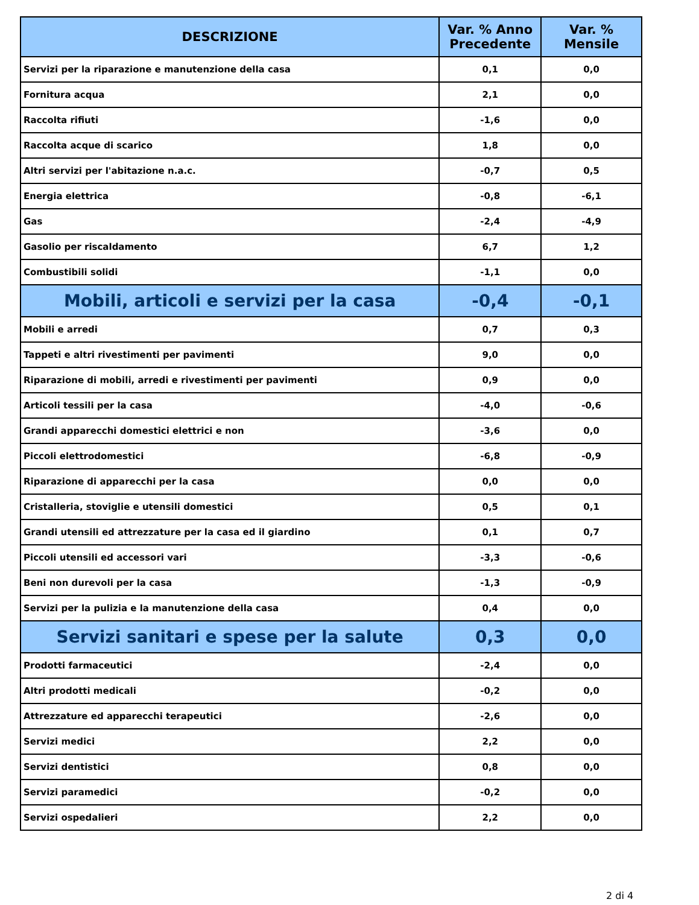| DESCRIZIONE | Var. % Anno Precedente | Var. % Mensile |
| --- | --- | --- |
| Servizi per la riparazione e manutenzione della casa | 0,1 | 0,0 |
| Fornitura acqua | 2,1 | 0,0 |
| Raccolta rifiuti | -1,6 | 0,0 |
| Raccolta acque di scarico | 1,8 | 0,0 |
| Altri servizi per l'abitazione n.a.c. | -0,7 | 0,5 |
| Energia elettrica | -0,8 | -6,1 |
| Gas | -2,4 | -4,9 |
| Gasolio per riscaldamento | 6,7 | 1,2 |
| Combustibili solidi | -1,1 | 0,0 |
| Mobili, articoli e servizi per la casa | -0,4 | -0,1 |
| Mobili e arredi | 0,7 | 0,3 |
| Tappeti e altri rivestimenti per pavimenti | 9,0 | 0,0 |
| Riparazione di mobili, arredi e rivestimenti per pavimenti | 0,9 | 0,0 |
| Articoli tessili per la casa | -4,0 | -0,6 |
| Grandi apparecchi domestici elettrici e non | -3,6 | 0,0 |
| Piccoli elettrodomestici | -6,8 | -0,9 |
| Riparazione di apparecchi per la casa | 0,0 | 0,0 |
| Cristalleria, stoviglie e utensili domestici | 0,5 | 0,1 |
| Grandi utensili ed attrezzature per la casa ed il giardino | 0,1 | 0,7 |
| Piccoli utensili ed accessori vari | -3,3 | -0,6 |
| Beni non durevoli per la casa | -1,3 | -0,9 |
| Servizi per la pulizia e la manutenzione della casa | 0,4 | 0,0 |
| Servizi sanitari e spese per la salute | 0,3 | 0,0 |
| Prodotti farmaceutici | -2,4 | 0,0 |
| Altri prodotti medicali | -0,2 | 0,0 |
| Attrezzature ed apparecchi terapeutici | -2,6 | 0,0 |
| Servizi medici | 2,2 | 0,0 |
| Servizi dentistici | 0,8 | 0,0 |
| Servizi paramedici | -0,2 | 0,0 |
| Servizi ospedalieri | 2,2 | 0,0 |
2 di 4